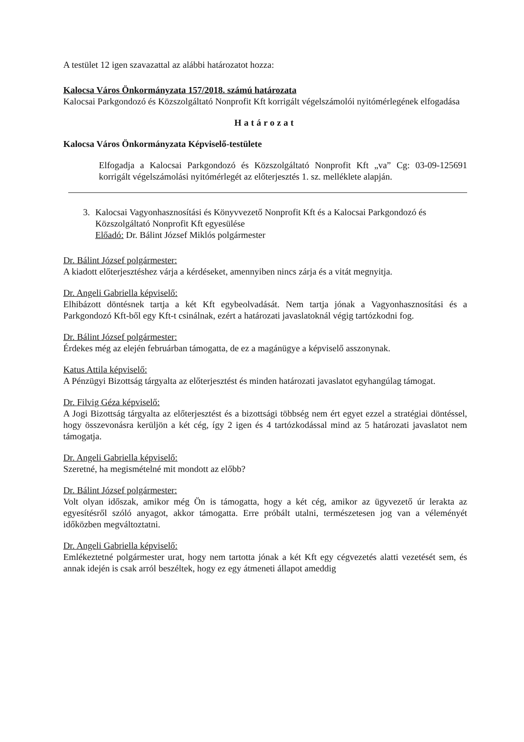A testület 12 igen szavazattal az alábbi határozatot hozza:
Kalocsa Város Önkormányzata 157/2018. számú határozata
Kalocsai Parkgondozó és Közszolgáltató Nonprofit Kft korrigált végelszámolói nyitómérlegének elfogadása
Határozat
Kalocsa Város Önkormányzata Képviselő-testülete
Elfogadja a Kalocsai Parkgondozó és Közszolgáltató Nonprofit Kft „va” Cg: 03-09-125691 korrigált végelszámolási nyitómérlegét az előterjesztés 1. sz. melléklete alapján.
3. Kalocsai Vagyonhasznosítási és Könyvvezető Nonprofit Kft és a Kalocsai Parkgondozó és Közszolgáltató Nonprofit Kft egyesülése
Előadó: Dr. Bálint József Miklós polgármester
Dr. Bálint József polgármester:
A kiadott előterjesztéshez várja a kérdéseket, amennyiben nincs zárja és a vitát megnyitja.
Dr. Angeli Gabriella képviselő:
Elhibázott döntésnek tartja a két Kft egybeolvadását. Nem tartja jónak a Vagyonhasznosítási és a Parkgondozó Kft-ből egy Kft-t csinálnak, ezért a határozati javaslatoknál végig tartózkodni fog.
Dr. Bálint József polgármester:
Érdekes még az elején februárban támogatta, de ez a magánügye a képviselő asszonynak.
Katus Attila képviselő:
A Pénzügyi Bizottság tárgyalta az előterjesztést és minden határozati javaslatot egyhangúlag támogat.
Dr. Filvig Géza képviselő:
A Jogi Bizottság tárgyalta az előterjesztést és a bizottsági többség nem ért egyet ezzel a stratégiai döntéssel, hogy összevonásra kerüljön a két cég, így 2 igen és 4 tartózkodással mind az 5 határozati javaslatot nem támogatja.
Dr. Angeli Gabriella képviselő:
Szeretné, ha megismételné mit mondott az előbb?
Dr. Bálint József polgármester:
Volt olyan időszak, amikor még Ön is támogatta, hogy a két cég, amikor az ügyvezető úr lerakta az egyesítésről szóló anyagot, akkor támogatta. Erre próbált utalni, természetesen jog van a véleményét időközben megváltoztatni.
Dr. Angeli Gabriella képviselő:
Emlékeztetné polgármester urat, hogy nem tartotta jónak a két Kft egy cégvezetés alatti vezetését sem, és annak idején is csak arról beszéltek, hogy ez egy átmeneti állapot ameddig